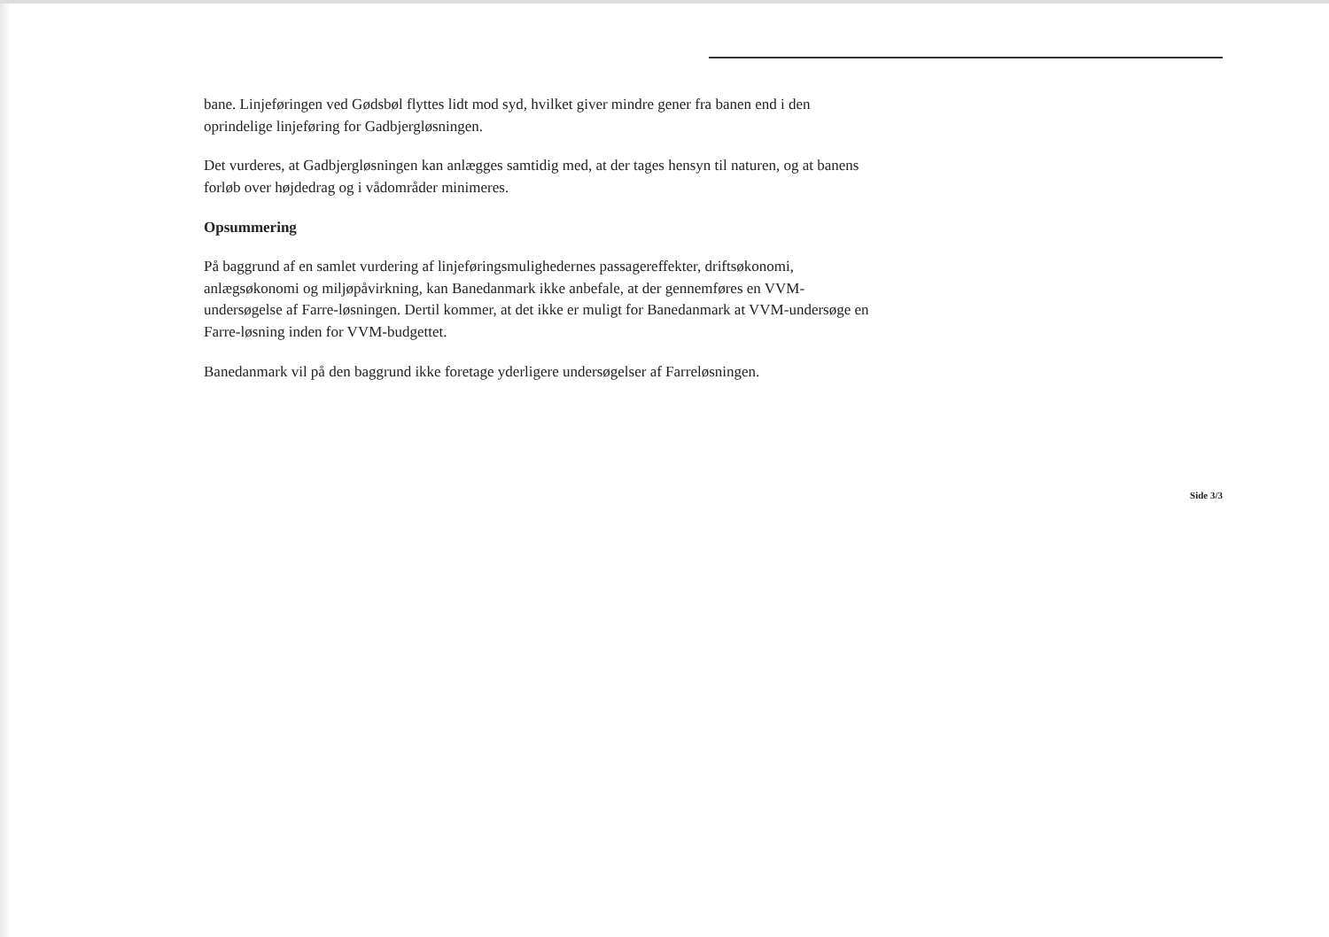bane. Linjeføringen ved Gødsbøl flyttes lidt mod syd, hvilket giver mindre gener fra banen end i den oprindelige linjeføring for Gadbjergløsningen.
Det vurderes, at Gadbjergløsningen kan anlægges samtidig med, at der tages hensyn til naturen, og at banens forløb over højdedrag og i vådområder minimeres.
Opsummering
På baggrund af en samlet vurdering af linjeføringsmulighedernes passagereffekter, driftsøkonomi, anlægsøkonomi og miljøpåvirkning, kan Banedanmark ikke anbefale, at der gennemføres en VVM-undersøgelse af Farre-løsningen. Dertil kommer, at det ikke er muligt for Banedanmark at VVM-undersøge en Farre-løsning inden for VVM-budgettet.
Banedanmark vil på den baggrund ikke foretage yderligere undersøgelser af Farreløsningen.
Side 3/3